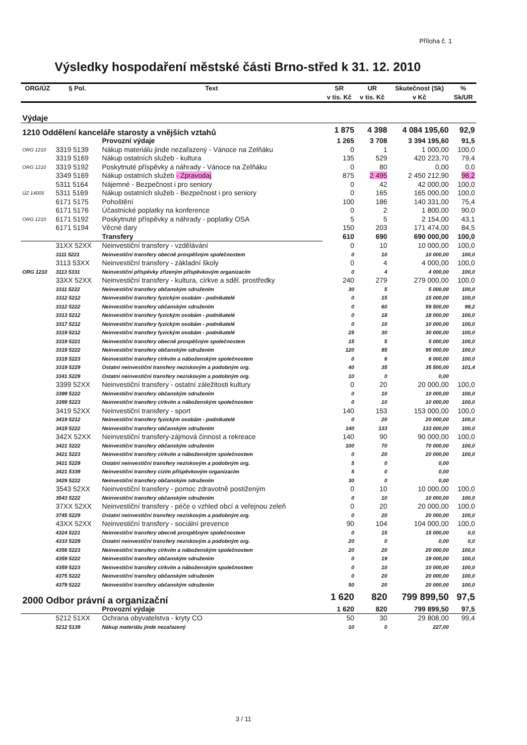Příloha č. 1
Výsledky hospodaření městské části Brno-střed k 31. 12. 2010
| ORG/ÚZ | § Pol. | Text | SR v tis. Kč | UR v tis. Kč | Skutečnost (Sk) v Kč | % Sk/UR |
| --- | --- | --- | --- | --- | --- | --- |
| Výdaje | | | | | | |
| 1210 Oddělení kanceláře starosty a vnějších vztahů | | | 1 875 | 4 398 | 4 084 195,60 | 92,9 |
| | | Provozní výdaje | 1 265 | 3 708 | 3 394 195,60 | 91,5 |
| ORG 1210 | 3319 5139 | Nákup materiálu jinde nezařazený - Vánoce na Zelňáku | 0 | 1 | 1 000,00 | 100,0 |
| | 3319 5169 | Nákup ostatních služeb - kultura | 135 | 529 | 420 223,70 | 79,4 |
| ORG 1210 | 3319 5192 | Poskytnuté příspěvky a náhrady - Vánoce na Zelňáku | 0 | 80 | 0,00 | 0,0 |
| | 3349 5169 | Nákup ostatních služeb - Zpravodaj | 875 | 2 495 | 2 450 212,90 | 98,2 |
| | 5311 5164 | Nájemné - Bezpečnost i pro seniory | 0 | 42 | 42 000,00 | 100,0 |
| ÚZ 14005 | 5311 5169 | Nákup ostatních služeb - Bezpečnost i pro seniory | 0 | 165 | 165 000,00 | 100,0 |
| | 6171 5175 | Pohoštění | 100 | 186 | 140 331,00 | 75,4 |
| | 6171 5176 | Účastnické poplatky na konference | 0 | 2 | 1 800,00 | 90,0 |
| ORG 1210 | 6171 5192 | Poskytnuté příspěvky a náhrady - poplatky OSA | 5 | 5 | 2 154,00 | 43,1 |
| | 6171 5194 | Věcné dary | 150 | 203 | 171 474,00 | 84,5 |
| | | Transfery | 610 | 690 | 690 000,00 | 100,0 |
| | 31XX 52XX | Neinvestiční transfery - vzdělávání | 0 | 10 | 10 000,00 | 100,0 |
| | 3111 5221 | Neinvestiční transfery obecně prospěšným společnostem | 0 | 10 | 10 000,00 | 100,0 |
| | 3113 53XX | Neinvestiční transfery - základní školy | 0 | 4 | 4 000,00 | 100,0 |
| ORG 1210 | 3113 5331 | Neinvestiční příspěvky zřízeným příspěvkovým organizacím | 0 | 4 | 4 000,00 | 100,0 |
| | 33XX 52XX | Neinvestiční transfery - kultura, církve a sděl. prostředky | 240 | 279 | 279 000,00 | 100,0 |
| | 3311 5222 | Neinvestiční transfery občanským sdružením | 30 | 5 | 5 000,00 | 100,0 |
| | 3312 5212 | Neinvestiční transfery fyzickým osobám - podnikatelé | 0 | 15 | 15 000,00 | 100,0 |
| | 3312 5222 | Neinvestiční transfery občanským sdružením | 0 | 60 | 59 500,00 | 99,2 |
| | 3313 5212 | Neinvestiční transfery fyzickým osobám - podnikatelé | 0 | 18 | 18 000,00 | 100,0 |
| | 3317 5212 | Neinvestiční transfery fyzickým osobám - podnikatelé | 0 | 10 | 10 000,00 | 100,0 |
| | 3319 5212 | Neinvestiční transfery fyzickým osobám - podnikatelé | 25 | 30 | 30 000,00 | 100,0 |
| | 3319 5221 | Neinvestiční transfery obecně prospěšným společnostem | 15 | 5 | 5 000,00 | 100,0 |
| | 3319 5222 | Neinvestiční transfery občanským sdružením | 120 | 95 | 95 000,00 | 100,0 |
| | 3319 5223 | Neinvestiční transfery církvím a náboženským společnostem | 0 | 6 | 6 000,00 | 100,0 |
| | 3319 5229 | Ostatní neinvestiční transfery neziskovým a podobným org. | 40 | 35 | 35 500,00 | 101,4 |
| | 3341 5229 | Ostatní neinvestiční transfery neziskovým a podobným org. | 10 | 0 | 0,00 | |
| | 3399 52XX | Neinvestiční transfery - ostatní záležitosti kultury | 0 | 20 | 20 000,00 | 100,0 |
| | 3399 5222 | Neinvestiční transfery občanským sdružením | 0 | 10 | 10 000,00 | 100,0 |
| | 3399 5223 | Neinvestiční transfery církvím a náboženským společnostem | 0 | 10 | 10 000,00 | 100,0 |
| | 3419 52XX | Neinvestiční transfery - sport | 140 | 153 | 153 000,00 | 100,0 |
| | 3419 5212 | Neinvestiční transfery fyzickým osobám - podnikatelé | 0 | 20 | 20 000,00 | 100,0 |
| | 3419 5222 | Neinvestiční transfery občanským sdružením | 140 | 133 | 133 000,00 | 100,0 |
| | 342X 52XX | Neinvestiční transfery-zájmová činnost a rekreace | 140 | 90 | 90 000,00 | 100,0 |
| | 3421 5222 | Neinvestiční transfery občanským sdružením | 100 | 70 | 70 000,00 | 100,0 |
| | 3421 5223 | Neinvestiční transfery církvím a náboženským společnostem | 0 | 20 | 20 000,00 | 100,0 |
| | 3421 5229 | Ostatní neinvestiční transfery neziskovým a podobným org. | 5 | 0 | 0,00 | |
| | 3421 5339 | Neinvestiční transfery cizím příspěvkovým organizacím | 5 | 0 | 0,00 | |
| | 3429 5222 | Neinvestiční transfery občanským sdružením | 30 | 0 | 0,00 | |
| | 3543 52XX | Neinvestiční transfery - pomoc zdravotně postiženým | 0 | 10 | 10 000,00 | 100,0 |
| | 3543 5222 | Neinvestiční transfery občanským sdružením | 0 | 10 | 10 000,00 | 100,0 |
| | 37XX 52XX | Neinvestiční transfery - péče o vzhled obcí a veřejnou zeleň | 0 | 20 | 20 000,00 | 100,0 |
| | 3745 5229 | Ostatní neinvestiční transfery neziskovým a podobným org. | 0 | 20 | 20 000,00 | 100,0 |
| | 43XX 52XX | Neinvestiční transfery - sociální prevence | 90 | 104 | 104 000,00 | 100,0 |
| | 4324 5221 | Neinvestiční transfery obecně prospěšným společnostem | 0 | 15 | 15 000,00 | 0,0 |
| | 4333 5229 | Ostatní neinvestiční transfery neziskovým a podobným org. | 20 | 0 | 0,00 | 0,0 |
| | 4356 5223 | Neinvestiční transfery církvím a náboženským společnostem | 20 | 20 | 20 000,00 | 100,0 |
| | 4359 5222 | Neinvestiční transfery občanským sdružením | 0 | 19 | 19 000,00 | 100,0 |
| | 4359 5223 | Neinvestiční transfery církvím a náboženským společnostem | 0 | 10 | 10 000,00 | 100,0 |
| | 4375 5222 | Neinvestiční transfery občanským sdružením | 0 | 20 | 20 000,00 | 100,0 |
| | 4379 5222 | Neinvestiční transfery občanským sdružením | 50 | 20 | 20 000,00 | 100,0 |
| 2000 Odbor právní a organizační | | | 1 620 | 820 | 799 899,50 | 97,5 |
| | | Provozní výdaje | 1 620 | 820 | 799 899,50 | 97,5 |
| | 5212 51XX | Ochrana obyvatelstva - kryty CO | 50 | 30 | 29 808,00 | 99,4 |
| | 5212 5139 | Nákup materiálu jinde nezařazený | 10 | 0 | 227,00 | |
3 / 11